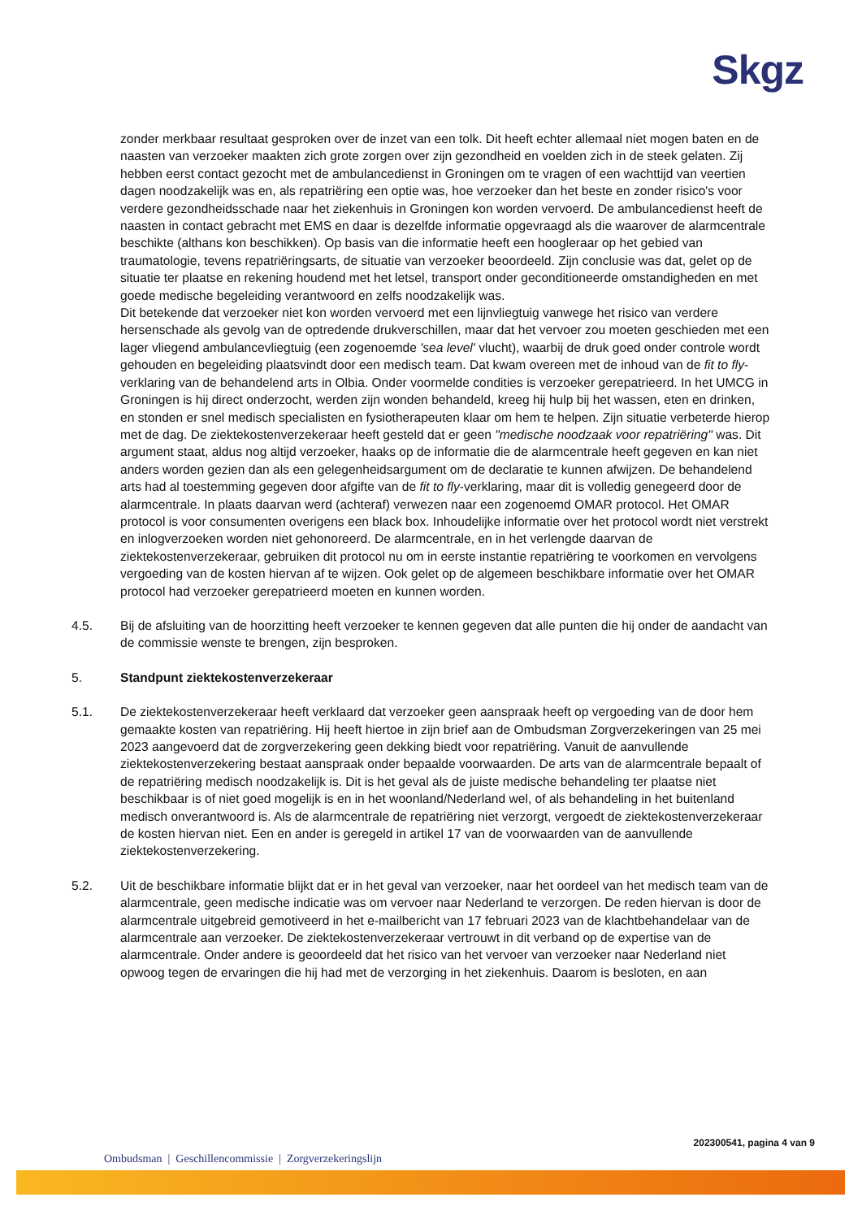Skgz
zonder merkbaar resultaat gesproken over de inzet van een tolk. Dit heeft echter allemaal niet mogen baten en de naasten van verzoeker maakten zich grote zorgen over zijn gezondheid en voelden zich in de steek gelaten. Zij hebben eerst contact gezocht met de ambulancedienst in Groningen om te vragen of een wachttijd van veertien dagen noodzakelijk was en, als repatriëring een optie was, hoe verzoeker dan het beste en zonder risico's voor verdere gezondheidsschade naar het ziekenhuis in Groningen kon worden vervoerd. De ambulancedienst heeft de naasten in contact gebracht met EMS en daar is dezelfde informatie opgevraagd als die waarover de alarmcentrale beschikte (althans kon beschikken). Op basis van die informatie heeft een hoogleraar op het gebied van traumatologie, tevens repatriëringsarts, de situatie van verzoeker beoordeeld. Zijn conclusie was dat, gelet op de situatie ter plaatse en rekening houdend met het letsel, transport onder geconditioneerde omstandigheden en met goede medische begeleiding verantwoord en zelfs noodzakelijk was.
Dit betekende dat verzoeker niet kon worden vervoerd met een lijnvliegtuig vanwege het risico van verdere hersenschade als gevolg van de optredende drukverschillen, maar dat het vervoer zou moeten geschieden met een lager vliegend ambulancevliegtuig (een zogenoemde 'sea level' vlucht), waarbij de druk goed onder controle wordt gehouden en begeleiding plaatsvindt door een medisch team. Dat kwam overeen met de inhoud van de fit to fly-verklaring van de behandelend arts in Olbia. Onder voormelde condities is verzoeker gerepatrieerd. In het UMCG in Groningen is hij direct onderzocht, werden zijn wonden behandeld, kreeg hij hulp bij het wassen, eten en drinken, en stonden er snel medisch specialisten en fysiotherapeuten klaar om hem te helpen. Zijn situatie verbeterde hierop met de dag. De ziektekostenverzekeraar heeft gesteld dat er geen "medische noodzaak voor repatriëring" was. Dit argument staat, aldus nog altijd verzoeker, haaks op de informatie die de alarmcentrale heeft gegeven en kan niet anders worden gezien dan als een gelegenheidsargument om de declaratie te kunnen afwijzen. De behandelend arts had al toestemming gegeven door afgifte van de fit to fly-verklaring, maar dit is volledig genegeerd door de alarmcentrale. In plaats daarvan werd (achteraf) verwezen naar een zogenoemd OMAR protocol. Het OMAR protocol is voor consumenten overigens een black box. Inhoudelijke informatie over het protocol wordt niet verstrekt en inlogverzoeken worden niet gehonoreerd. De alarmcentrale, en in het verlengde daarvan de ziektekostenverzekeraar, gebruiken dit protocol nu om in eerste instantie repatriëring te voorkomen en vervolgens vergoeding van de kosten hiervan af te wijzen. Ook gelet op de algemeen beschikbare informatie over het OMAR protocol had verzoeker gerepatrieerd moeten en kunnen worden.
4.5. Bij de afsluiting van de hoorzitting heeft verzoeker te kennen gegeven dat alle punten die hij onder de aandacht van de commissie wenste te brengen, zijn besproken.
5. Standpunt ziektekostenverzekeraar
5.1. De ziektekostenverzekeraar heeft verklaard dat verzoeker geen aanspraak heeft op vergoeding van de door hem gemaakte kosten van repatriëring. Hij heeft hiertoe in zijn brief aan de Ombudsman Zorgverzekeringen van 25 mei 2023 aangevoerd dat de zorgverzekering geen dekking biedt voor repatriëring. Vanuit de aanvullende ziektekostenverzekering bestaat aanspraak onder bepaalde voorwaarden. De arts van de alarmcentrale bepaalt of de repatriëring medisch noodzakelijk is. Dit is het geval als de juiste medische behandeling ter plaatse niet beschikbaar is of niet goed mogelijk is en in het woonland/Nederland wel, of als behandeling in het buitenland medisch onverantwoord is. Als de alarmcentrale de repatriëring niet verzorgt, vergoedt de ziektekostenverzekeraar de kosten hiervan niet. Een en ander is geregeld in artikel 17 van de voorwaarden van de aanvullende ziektekostenverzekering.
5.2. Uit de beschikbare informatie blijkt dat er in het geval van verzoeker, naar het oordeel van het medisch team van de alarmcentrale, geen medische indicatie was om vervoer naar Nederland te verzorgen. De reden hiervan is door de alarmcentrale uitgebreid gemotiveerd in het e-mailbericht van 17 februari 2023 van de klachtbehandelaar van de alarmcentrale aan verzoeker. De ziektekostenverzekeraar vertrouwt in dit verband op de expertise van de alarmcentrale. Onder andere is geoordeeld dat het risico van het vervoer van verzoeker naar Nederland niet opwoog tegen de ervaringen die hij had met de verzorging in het ziekenhuis. Daarom is besloten, en aan
202300541, pagina 4 van 9
Ombudsman | Geschillencommissie | Zorgverzekeringslijn